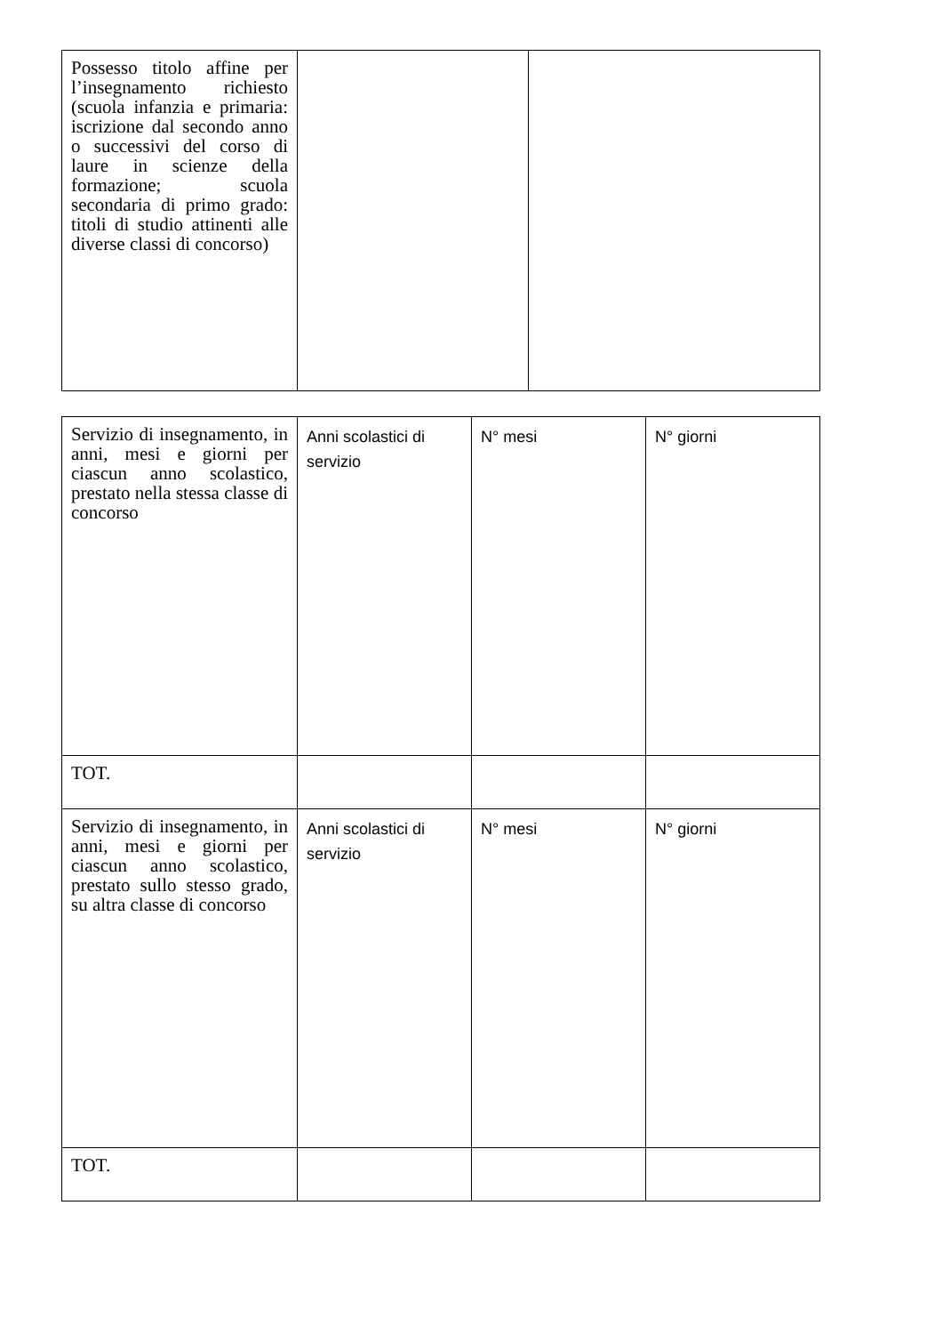| Possesso titolo affine per l’insegnamento richiesto (scuola infanzia e primaria: iscrizione dal secondo anno o successivi del corso di laure in scienze della formazione; scuola secondaria di primo grado: titoli di studio attinenti alle diverse classi di concorso) | | |
| Servizio di insegnamento, in anni, mesi e giorni per ciascun anno scolastico, prestato nella stessa classe di concorso | Anni scolastici di servizio | N° mesi | N° giorni |
| TOT. | | | |
| Servizio di insegnamento, in anni, mesi e giorni per ciascun anno scolastico, prestato sullo stesso grado, su altra classe di concorso | Anni scolastici di servizio | N° mesi | N° giorni |
| TOT. | | | |